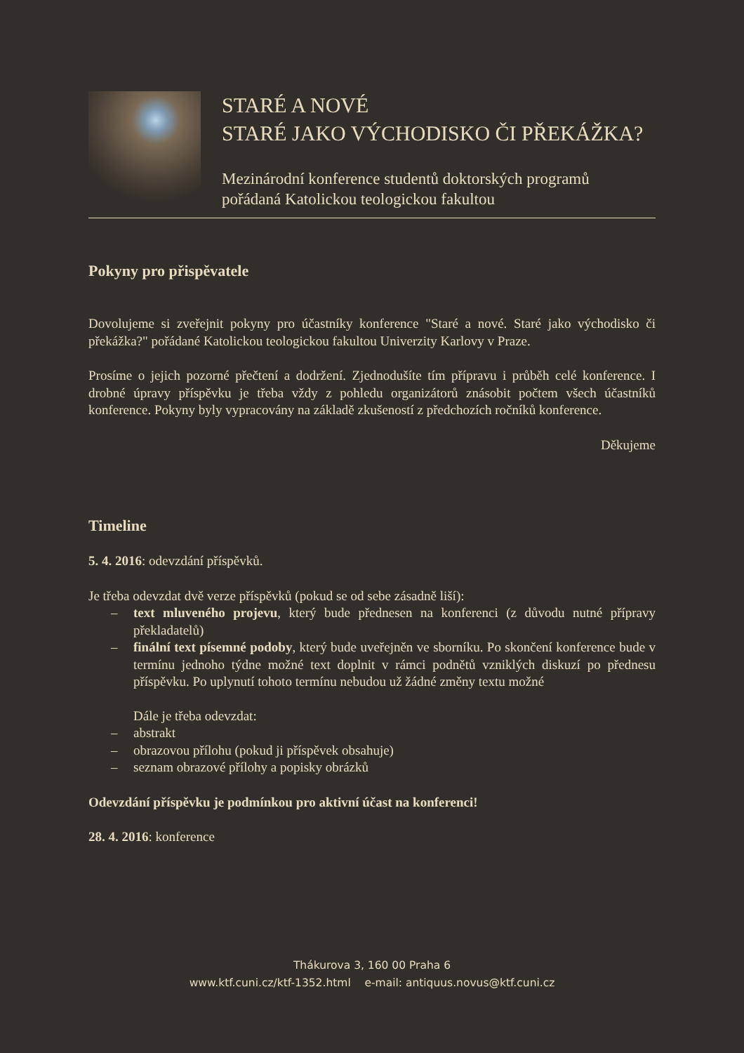STARÉ A NOVÉ
STARÉ JAKO VÝCHODISKO ČI PŘEKÁŽKA?
Mezinárodní konference studentů doktorských programů
pořádaná Katolickou teologickou fakultou
Pokyny pro přispěvatele
Dovolujeme si zveřejnit pokyny pro účastníky konference "Staré a nové. Staré jako východisko či překážka?" pořádané Katolickou teologickou fakultou Univerzity Karlovy v Praze.
Prosíme o jejich pozorné přečtení a dodržení. Zjednodušíte tím přípravu i průběh celé konference. I drobné úpravy příspěvku je třeba vždy z pohledu organizátorů znásobit počtem všech účastníků konference. Pokyny byly vypracovány na základě zkušeností z předchozích ročníků konference.
Děkujeme
Timeline
5. 4. 2016: odevzdání příspěvků.
Je třeba odevzdat dvě verze příspěvků (pokud se od sebe zásadně liší):
– text mluveného projevu, který bude přednesen na konferenci (z důvodu nutné přípravy překladatelů)
– finální text písemné podoby, který bude uveřejněn ve sborníku. Po skončení konference bude v termínu jednoho týdne možné text doplnit v rámci podnětů vzniklých diskuzí po přednesu příspěvku. Po uplynutí tohoto termínu nebudou už žádné změny textu možné
Dále je třeba odevzdat:
– abstrakt
– obrazovou přílohu (pokud ji příspěvek obsahuje)
– seznam obrazové přílohy a popisky obrázků
Odevzdání příspěvku je podmínkou pro aktivní účast na konferenci!
28. 4. 2016: konference
Thákurova 3, 160 00 Praha 6
www.ktf.cuni.cz/ktf-1352.html e-mail: antiquus.novus@ktf.cuni.cz